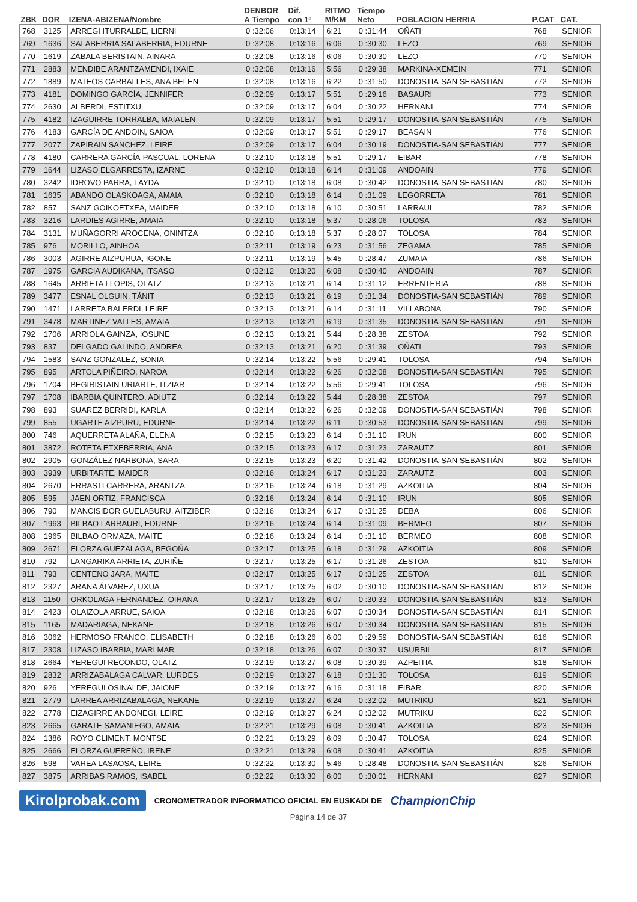| ZBK | DOR | IZENA-ABIZENA/Nombre | DENBOR A Tiempo | Dif. con 1º | RITMO M/KM | Tiempo Neto | POBLACION HERRIA | | P.CAT | CAT. |
| --- | --- | --- | --- | --- | --- | --- | --- | --- | --- | --- |
| 768 | 3125 | ARREGI ITURRALDE, LIERNI | 0 :32:06 | 0:13:14 | 6:21 | 0 :31:44 | OÑATI | | 768 | SENIOR |
| 769 | 1636 | SALABERRIA SALABERRIA, EDURNE | 0 :32:08 | 0:13:16 | 6:06 | 0 :30:30 | LEZO | | 769 | SENIOR |
| 770 | 1619 | ZABALA BERISTAIN, AINARA | 0 :32:08 | 0:13:16 | 6:06 | 0 :30:30 | LEZO | | 770 | SENIOR |
| 771 | 2883 | MENDIBE ARANTZAMENDI, IXAIE | 0 :32:08 | 0:13:16 | 5:56 | 0 :29:38 | MARKINA-XEMEIN | | 771 | SENIOR |
| 772 | 1889 | MATEOS CARBALLES, ANA BELEN | 0 :32:08 | 0:13:16 | 6:22 | 0 :31:50 | DONOSTIA-SAN SEBASTIÁN | | 772 | SENIOR |
| 773 | 4181 | DOMINGO GARCÍA, JENNIFER | 0 :32:09 | 0:13:17 | 5:51 | 0 :29:16 | BASAURI | | 773 | SENIOR |
| 774 | 2630 | ALBERDI, ESTITXU | 0 :32:09 | 0:13:17 | 6:04 | 0 :30:22 | HERNANI | | 774 | SENIOR |
| 775 | 4182 | IZAGUIRRE TORRALBA, MAIALEN | 0 :32:09 | 0:13:17 | 5:51 | 0 :29:17 | DONOSTIA-SAN SEBASTIÁN | | 775 | SENIOR |
| 776 | 4183 | GARCÍA DE ANDOIN, SAIOA | 0 :32:09 | 0:13:17 | 5:51 | 0 :29:17 | BEASAIN | | 776 | SENIOR |
| 777 | 2077 | ZAPIRAIN SANCHEZ, LEIRE | 0 :32:09 | 0:13:17 | 6:04 | 0 :30:19 | DONOSTIA-SAN SEBASTIÁN | | 777 | SENIOR |
| 778 | 4180 | CARRERA GARCÍA-PASCUAL, LORENA | 0 :32:10 | 0:13:18 | 5:51 | 0 :29:17 | EIBAR | | 778 | SENIOR |
| 779 | 1644 | LIZASO ELGARRESTA, IZARNE | 0 :32:10 | 0:13:18 | 6:14 | 0 :31:09 | ANDOAIN | | 779 | SENIOR |
| 780 | 3242 | IDROVO PARRA, LAYDA | 0 :32:10 | 0:13:18 | 6:08 | 0 :30:42 | DONOSTIA-SAN SEBASTIÁN | | 780 | SENIOR |
| 781 | 1635 | ABANDO OLASKOAGA, AMAIA | 0 :32:10 | 0:13:18 | 6:14 | 0 :31:09 | LEGORRETA | | 781 | SENIOR |
| 782 | 857 | SANZ GOIKOETXEA, MAIDER | 0 :32:10 | 0:13:18 | 6:10 | 0 :30:51 | LARRAUL | | 782 | SENIOR |
| 783 | 3216 | LARDIES AGIRRE, AMAIA | 0 :32:10 | 0:13:18 | 5:37 | 0 :28:06 | TOLOSA | | 783 | SENIOR |
| 784 | 3131 | MUÑAGORRI AROCENA, ONINTZA | 0 :32:10 | 0:13:18 | 5:37 | 0 :28:07 | TOLOSA | | 784 | SENIOR |
| 785 | 976 | MORILLO, AINHOA | 0 :32:11 | 0:13:19 | 6:23 | 0 :31:56 | ZEGAMA | | 785 | SENIOR |
| 786 | 3003 | AGIRRE AIZPURUA, IGONE | 0 :32:11 | 0:13:19 | 5:45 | 0 :28:47 | ZUMAIA | | 786 | SENIOR |
| 787 | 1975 | GARCIA AUDIKANA, ITSASO | 0 :32:12 | 0:13:20 | 6:08 | 0 :30:40 | ANDOAIN | | 787 | SENIOR |
| 788 | 1645 | ARRIETA LLOPIS, OLATZ | 0 :32:13 | 0:13:21 | 6:14 | 0 :31:12 | ERRENTERIA | | 788 | SENIOR |
| 789 | 3477 | ESNAL OLGUIN, TÁNIT | 0 :32:13 | 0:13:21 | 6:19 | 0 :31:34 | DONOSTIA-SAN SEBASTIÁN | | 789 | SENIOR |
| 790 | 1471 | LARRETA BALERDI, LEIRE | 0 :32:13 | 0:13:21 | 6:14 | 0 :31:11 | VILLABONA | | 790 | SENIOR |
| 791 | 3478 | MARTINEZ VALLES, AMAIA | 0 :32:13 | 0:13:21 | 6:19 | 0 :31:35 | DONOSTIA-SAN SEBASTIÁN | | 791 | SENIOR |
| 792 | 1706 | ARRIOLA GAINZA, IOSUNE | 0 :32:13 | 0:13:21 | 5:44 | 0 :28:38 | ZESTOA | | 792 | SENIOR |
| 793 | 837 | DELGADO GALINDO, ANDREA | 0 :32:13 | 0:13:21 | 6:20 | 0 :31:39 | OÑATI | | 793 | SENIOR |
| 794 | 1583 | SANZ GONZALEZ, SONIA | 0 :32:14 | 0:13:22 | 5:56 | 0 :29:41 | TOLOSA | | 794 | SENIOR |
| 795 | 895 | ARTOLA PIÑEIRO, NAROA | 0 :32:14 | 0:13:22 | 6:26 | 0 :32:08 | DONOSTIA-SAN SEBASTIÁN | | 795 | SENIOR |
| 796 | 1704 | BEGIRISTAIN URIARTE, ITZIAR | 0 :32:14 | 0:13:22 | 5:56 | 0 :29:41 | TOLOSA | | 796 | SENIOR |
| 797 | 1708 | IBARBIA QUINTERO, ADIUTZ | 0 :32:14 | 0:13:22 | 5:44 | 0 :28:38 | ZESTOA | | 797 | SENIOR |
| 798 | 893 | SUAREZ BERRIDI, KARLA | 0 :32:14 | 0:13:22 | 6:26 | 0 :32:09 | DONOSTIA-SAN SEBASTIÁN | | 798 | SENIOR |
| 799 | 855 | UGARTE AIZPURU, EDURNE | 0 :32:14 | 0:13:22 | 6:11 | 0 :30:53 | DONOSTIA-SAN SEBASTIÁN | | 799 | SENIOR |
| 800 | 746 | AQUERRETA ALAÑA, ELENA | 0 :32:15 | 0:13:23 | 6:14 | 0 :31:10 | IRUN | | 800 | SENIOR |
| 801 | 3872 | ROTETA ETXEBERRIA, ANA | 0 :32:15 | 0:13:23 | 6:17 | 0 :31:23 | ZARAUTZ | | 801 | SENIOR |
| 802 | 2905 | GONZÁLEZ NARBONA, SARA | 0 :32:15 | 0:13:23 | 6:20 | 0 :31:42 | DONOSTIA-SAN SEBASTIÁN | | 802 | SENIOR |
| 803 | 3939 | URBITARTE, MAIDER | 0 :32:16 | 0:13:24 | 6:17 | 0 :31:23 | ZARAUTZ | | 803 | SENIOR |
| 804 | 2670 | ERRASTI CARRERA, ARANTZA | 0 :32:16 | 0:13:24 | 6:18 | 0 :31:29 | AZKOITIA | | 804 | SENIOR |
| 805 | 595 | JAEN ORTIZ, FRANCISCA | 0 :32:16 | 0:13:24 | 6:14 | 0 :31:10 | IRUN | | 805 | SENIOR |
| 806 | 790 | MANCISIDOR GUELABURU, AITZIBER | 0 :32:16 | 0:13:24 | 6:17 | 0 :31:25 | DEBA | | 806 | SENIOR |
| 807 | 1963 | BILBAO LARRAURI, EDURNE | 0 :32:16 | 0:13:24 | 6:14 | 0 :31:09 | BERMEO | | 807 | SENIOR |
| 808 | 1965 | BILBAO ORMAZA, MAITE | 0 :32:16 | 0:13:24 | 6:14 | 0 :31:10 | BERMEO | | 808 | SENIOR |
| 809 | 2671 | ELORZA GUEZALAGA, BEGOÑA | 0 :32:17 | 0:13:25 | 6:18 | 0 :31:29 | AZKOITIA | | 809 | SENIOR |
| 810 | 792 | LANGARIKA ARRIETA, ZURIÑE | 0 :32:17 | 0:13:25 | 6:17 | 0 :31:26 | ZESTOA | | 810 | SENIOR |
| 811 | 793 | CENTENO JARA, MAITE | 0 :32:17 | 0:13:25 | 6:17 | 0 :31:25 | ZESTOA | | 811 | SENIOR |
| 812 | 2327 | ARANA ÁLVAREZ, UXUA | 0 :32:17 | 0:13:25 | 6:02 | 0 :30:10 | DONOSTIA-SAN SEBASTIÁN | | 812 | SENIOR |
| 813 | 1150 | ORKOLAGA FERNANDEZ, OIHANA | 0 :32:17 | 0:13:25 | 6:07 | 0 :30:33 | DONOSTIA-SAN SEBASTIÁN | | 813 | SENIOR |
| 814 | 2423 | OLAIZOLA ARRUE, SAIOA | 0 :32:18 | 0:13:26 | 6:07 | 0 :30:34 | DONOSTIA-SAN SEBASTIÁN | | 814 | SENIOR |
| 815 | 1165 | MADARIAGA, NEKANE | 0 :32:18 | 0:13:26 | 6:07 | 0 :30:34 | DONOSTIA-SAN SEBASTIÁN | | 815 | SENIOR |
| 816 | 3062 | HERMOSO FRANCO, ELISABETH | 0 :32:18 | 0:13:26 | 6:00 | 0 :29:59 | DONOSTIA-SAN SEBASTIÁN | | 816 | SENIOR |
| 817 | 2308 | LIZASO IBARBIA, MARI MAR | 0 :32:18 | 0:13:26 | 6:07 | 0 :30:37 | USURBIL | | 817 | SENIOR |
| 818 | 2664 | YEREGUI RECONDO, OLATZ | 0 :32:19 | 0:13:27 | 6:08 | 0 :30:39 | AZPEITIA | | 818 | SENIOR |
| 819 | 2832 | ARRIZABALAGA CALVAR, LURDES | 0 :32:19 | 0:13:27 | 6:18 | 0 :31:30 | TOLOSA | | 819 | SENIOR |
| 820 | 926 | YEREGUI OSINALDE, JAIONE | 0 :32:19 | 0:13:27 | 6:16 | 0 :31:18 | EIBAR | | 820 | SENIOR |
| 821 | 2779 | LARREA ARRIZABALAGA, NEKANE | 0 :32:19 | 0:13:27 | 6:24 | 0 :32:02 | MUTRIKU | | 821 | SENIOR |
| 822 | 2778 | EIZAGIRRE ANDONEGI, LEIRE | 0 :32:19 | 0:13:27 | 6:24 | 0 :32:02 | MUTRIKU | | 822 | SENIOR |
| 823 | 2665 | GARATE SAMANIEGO, AMAIA | 0 :32:21 | 0:13:29 | 6:08 | 0 :30:41 | AZKOITIA | | 823 | SENIOR |
| 824 | 1386 | ROYO CLIMENT, MONTSE | 0 :32:21 | 0:13:29 | 6:09 | 0 :30:47 | TOLOSA | | 824 | SENIOR |
| 825 | 2666 | ELORZA GUEREÑO, IRENE | 0 :32:21 | 0:13:29 | 6:08 | 0 :30:41 | AZKOITIA | | 825 | SENIOR |
| 826 | 598 | VAREA LASAOSA, LEIRE | 0 :32:22 | 0:13:30 | 5:46 | 0 :28:48 | DONOSTIA-SAN SEBASTIÁN | | 826 | SENIOR |
| 827 | 3875 | ARRIBAS RAMOS, ISABEL | 0 :32:22 | 0:13:30 | 6:00 | 0 :30:01 | HERNANI | | 827 | SENIOR |
Kirolprobak.com CRONOMETRADOR INFORMATICO OFICIAL EN EUSKADI DE ChampionChip
Página 14 de 37